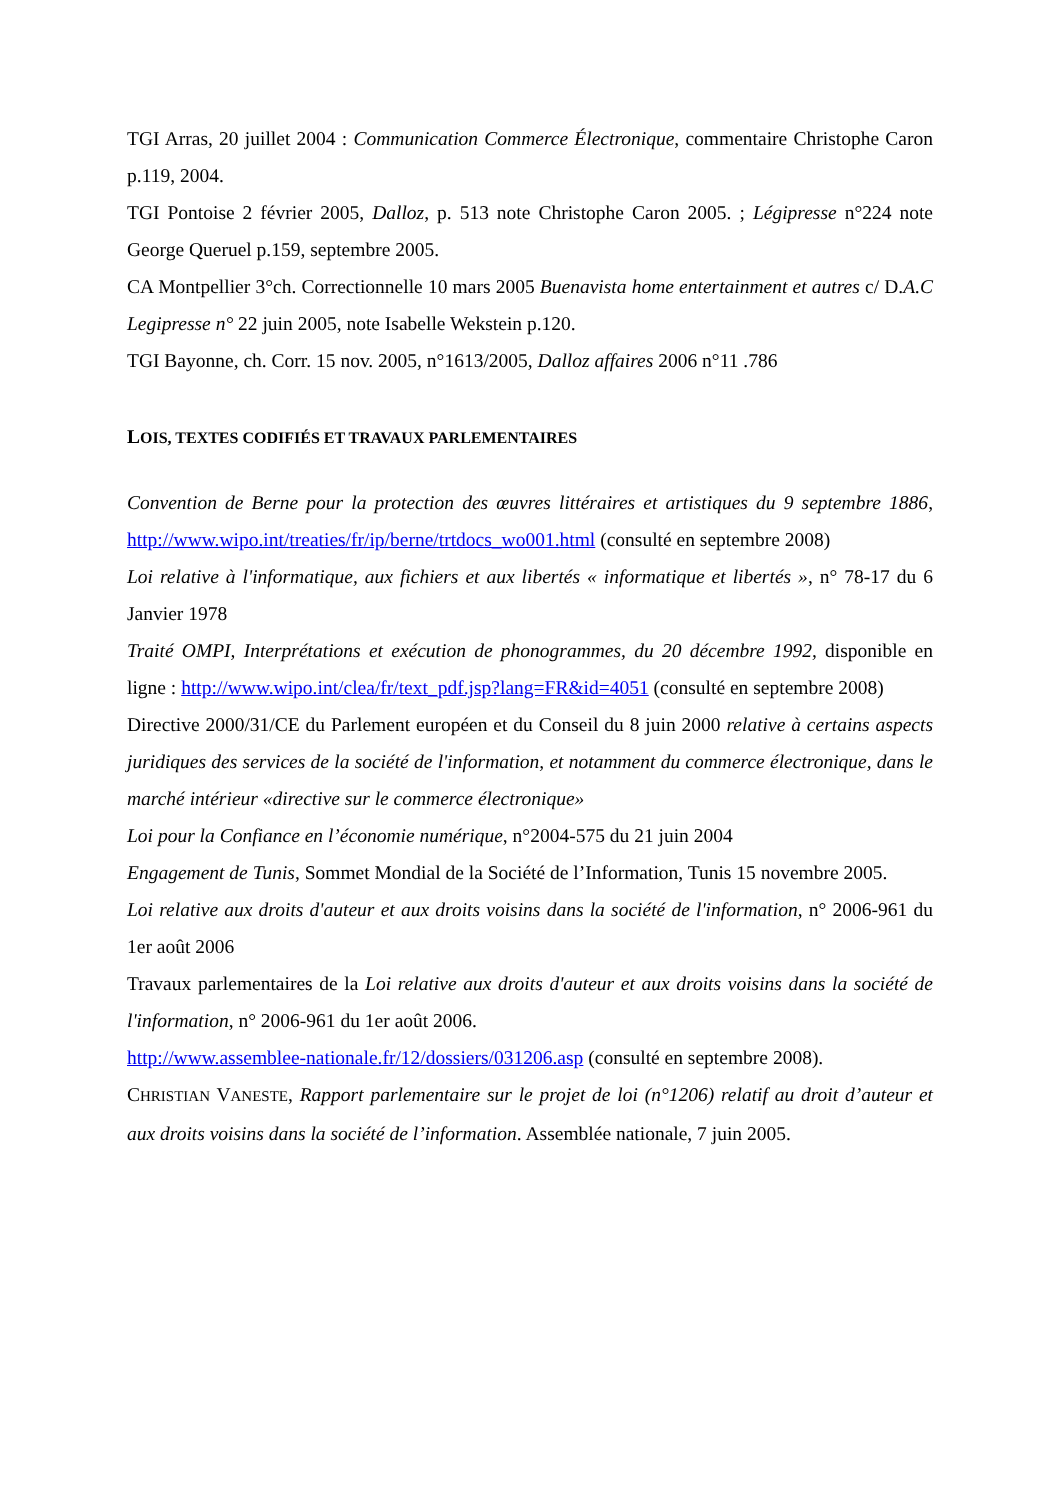TGI Arras, 20 juillet 2004 : Communication Commerce Électronique, commentaire Christophe Caron p.119, 2004.
TGI Pontoise 2 février 2005, Dalloz, p. 513 note Christophe Caron 2005. ; Légipresse n°224 note George Queruel p.159, septembre 2005.
CA Montpellier 3°ch. Correctionnelle 10 mars 2005 Buenavista home entertainment et autres c/ D.A.C Legipresse n° 22 juin 2005, note Isabelle Wekstein p.120.
TGI Bayonne, ch. Corr. 15 nov. 2005, n°1613/2005, Dalloz affaires 2006 n°11 .786
LOIS, TEXTES CODIFIÉS ET TRAVAUX PARLEMENTAIRES
Convention de Berne pour la protection des œuvres littéraires et artistiques du 9 septembre 1886, http://www.wipo.int/treaties/fr/ip/berne/trtdocs_wo001.html (consulté en septembre 2008)
Loi relative à l'informatique, aux fichiers et aux libertés « informatique et libertés », n° 78-17 du 6 Janvier 1978
Traité OMPI, Interprétations et exécution de phonogrammes, du 20 décembre 1992, disponible en ligne : http://www.wipo.int/clea/fr/text_pdf.jsp?lang=FR&id=4051 (consulté en septembre 2008)
Directive 2000/31/CE du Parlement européen et du Conseil du 8 juin 2000 relative à certains aspects juridiques des services de la société de l'information, et notamment du commerce électronique, dans le marché intérieur «directive sur le commerce électronique»
Loi pour la Confiance en l’économie numérique, n°2004-575 du 21 juin 2004
Engagement de Tunis, Sommet Mondial de la Société de l’Information, Tunis 15 novembre 2005.
Loi relative aux droits d'auteur et aux droits voisins dans la société de l'information, n° 2006-961 du 1er août 2006
Travaux parlementaires de la Loi relative aux droits d'auteur et aux droits voisins dans la société de l'information, n° 2006-961 du 1er août 2006.
http://www.assemblee-nationale.fr/12/dossiers/031206.asp (consulté en septembre 2008).
CHRISTIAN VANESTE, Rapport parlementaire sur le projet de loi (n°1206) relatif au droit d’auteur et aux droits voisins dans la société de l’information. Assemblée nationale, 7 juin 2005.